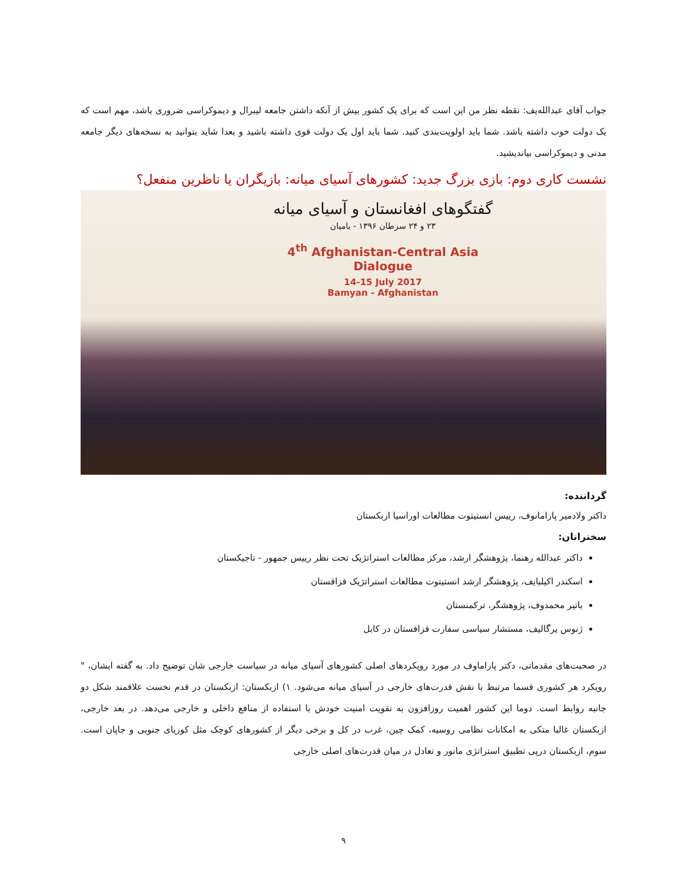جواب آقای عبدالله‌یف: نقطه نظر من این است که برای یک کشور بیش از آنکه داشتن جامعه لیبرال و دیموکراسی ضروری باشد، مهم است که یک دولت خوب داشته باشد. شما باید اولویت‌بندی کنید. شما باید اول یک دولت قوی داشته باشید و بعدا شاید بتوانید به نسخه‌های دیگر جامعه مدنی و دیموکراسی بیاندیشید.
نشست کاری دوم: بازی بزرگ جدید: کشورهای آسیای میانه: بازیگران یا ناظرین منفعل؟
گفتگوهای افغانستان و آسیای میانه
۲۳ و ۲۴ سرطان ۱۳۹۶ - بامیان
4<sup>th</sup> Afghanistan-Central Asia Dialogue
14-15 July 2017
Bamyan - Afghanistan
گرداننده:
داکتر ولادمیر پارامانوف، رییس انستیتوت مطالعات اوراسیا ازبکستان
سخنرانان:
داکتر عبدالله رهنما، پژوهشگر ارشد، مرکز مطالعات استراتژیک تحت نظر رییس جمهور - تاجیکستان
اسکندر اکیلبایف، پژوهشگر ارشد انستیتوت مطالعات استراتژیک قزاقستان
باتیر محمدوف، پژوهشگر، ترکمنستان
ژنوس یرگالیف، مستشار سیاسی سفارت قزاقستان در کابل
در صحبت‌های مقدماتی، دکتر پاراماوف در مورد رویکردهای اصلی کشورهای آسیای میانه در سیاست خارجی شان توضیح داد. به گفته ایشان، " رویکرد هر کشوری قسما مرتبط با نقش قدرت‌های خارجی در آسیای میانه می‌شود. ۱) ازبکستان: ازبکستان در قدم نخست علاقمند شکل دو جانبه روابط است. دوما این کشور اهمیت روزافزون به تقویت امنیت خودش با استفاده از منافع داخلی و خارجی می‌دهد. در بعد خارجی، ازبکستان غالبا متکی به امکانات نظامی روسیه، کمک چین، غرب در کل و برخی دیگر از کشورهای کوچک مثل کوریای جنوبی و جاپان است. سوم، ازبکستان درپی تطبیق استراتژی مانور و تعادل در میان قدرت‌های اصلی خارجی
۹